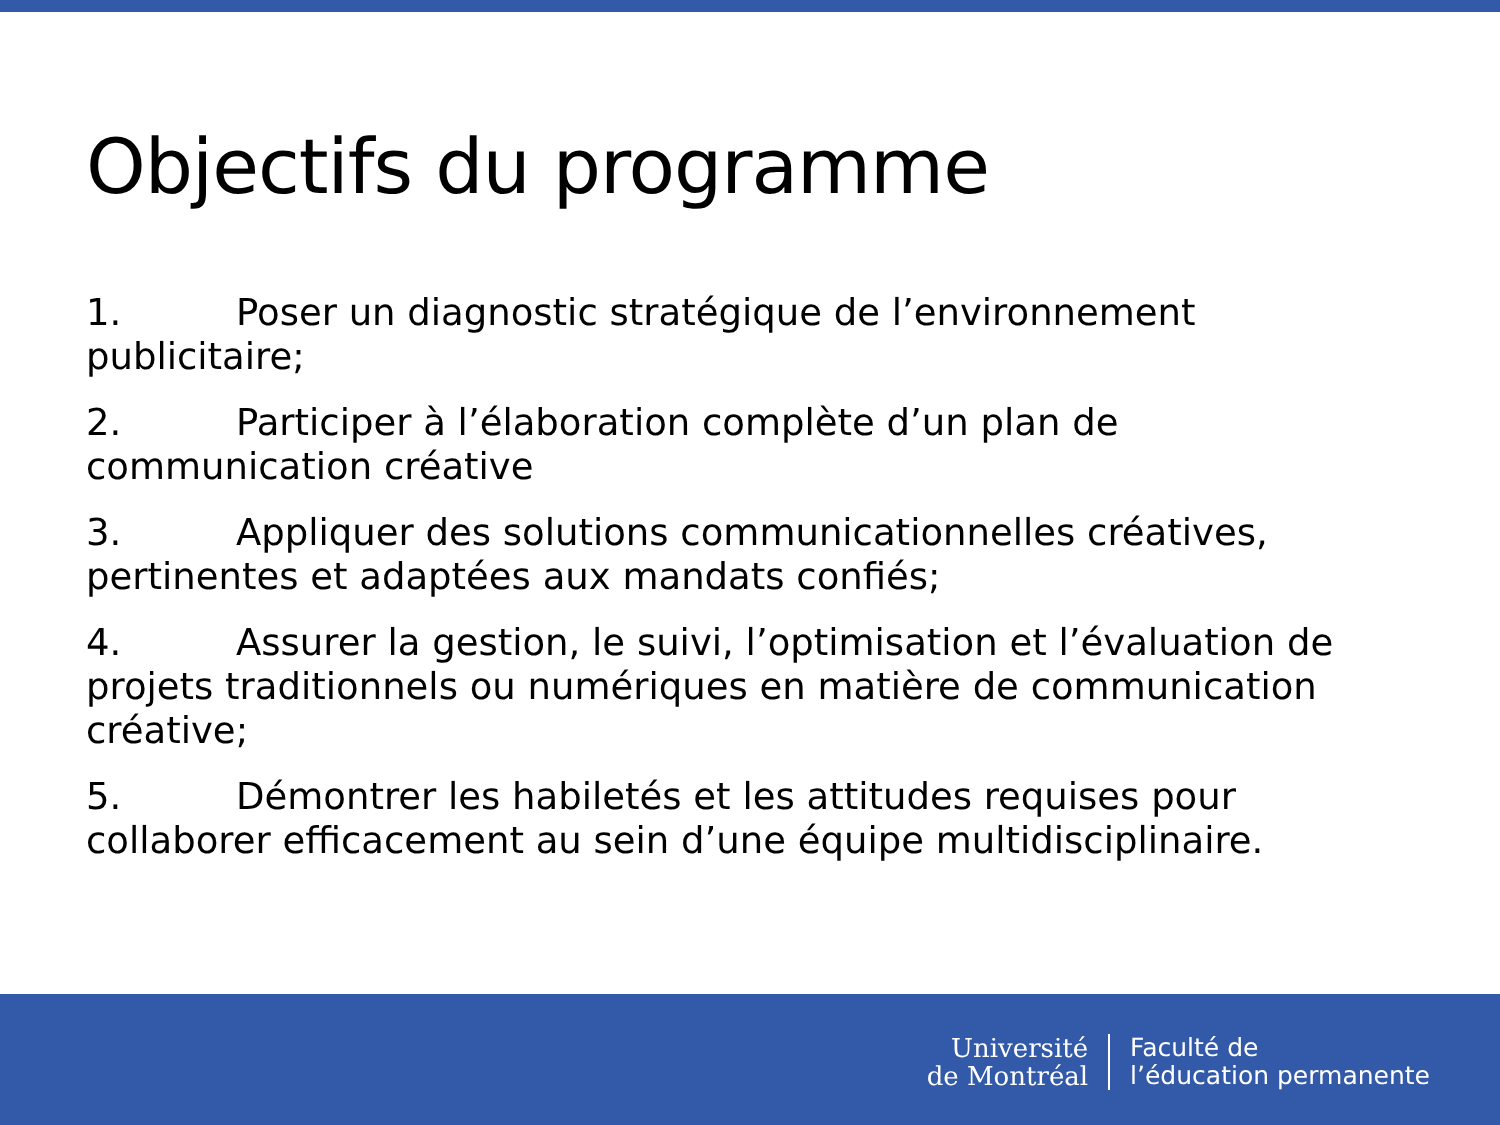Objectifs du programme
1. Poser un diagnostic stratégique de l’environnement publicitaire;
2. Participer à l’élaboration complète d’un plan de communication créative
3. Appliquer des solutions communicationnelles créatives, pertinentes et adaptées aux mandats confiés;
4. Assurer la gestion, le suivi, l’optimisation et l’évaluation de projets traditionnels ou numériques en matière de communication créative;
5. Démontrer les habiletés et les attitudes requises pour collaborer efficacement au sein d’une équipe multidisciplinaire.
Université
de Montréal
Faculté de
l’éducation permanente